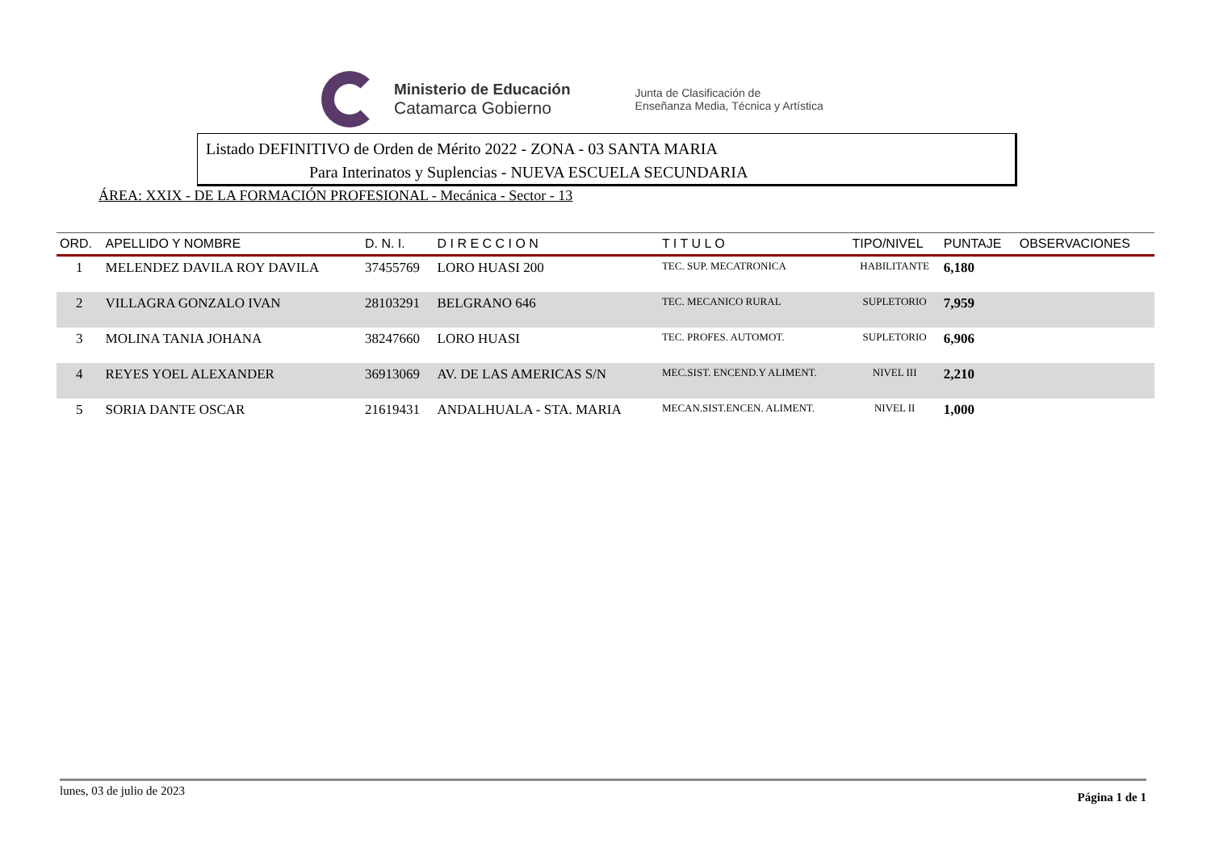Ministerio de Educación
Catamarca Gobierno
Junta de Clasificación de
Enseñanza Media, Técnica y Artística
Listado DEFINITIVO de Orden de Mérito 2022 - ZONA - 03 SANTA MARIA
Para Interinatos y Suplencias - NUEVA ESCUELA SECUNDARIA
ÁREA: XXIX - DE LA FORMACIÓN PROFESIONAL - Mecánica - Sector - 13
| ORD. | APELLIDO Y NOMBRE | D. N. I. | D I R E C C I O N | T I T U L O | TIPO/NIVEL | PUNTAJE | OBSERVACIONES |
| --- | --- | --- | --- | --- | --- | --- | --- |
| 1 | MELENDEZ DAVILA ROY DAVILA | 37455769 | LORO HUASI 200 | TEC. SUP. MECATRONICA | HABILITANTE | 6,180 | |
| 2 | VILLAGRA GONZALO IVAN | 28103291 | BELGRANO 646 | TEC. MECANICO RURAL | SUPLETORIO | 7,959 | |
| 3 | MOLINA TANIA JOHANA | 38247660 | LORO HUASI | TEC. PROFES. AUTOMOT. | SUPLETORIO | 6,906 | |
| 4 | REYES YOEL ALEXANDER | 36913069 | AV. DE LAS AMERICAS S/N | MEC.SIST. ENCEND.Y ALIMENT. | NIVEL III | 2,210 | |
| 5 | SORIA DANTE OSCAR | 21619431 | ANDALHUALA - STA. MARIA | MECAN.SIST.ENCEN. ALIMENT. | NIVEL II | 1,000 | |
lunes, 03 de julio de 2023 Página 1 de 1